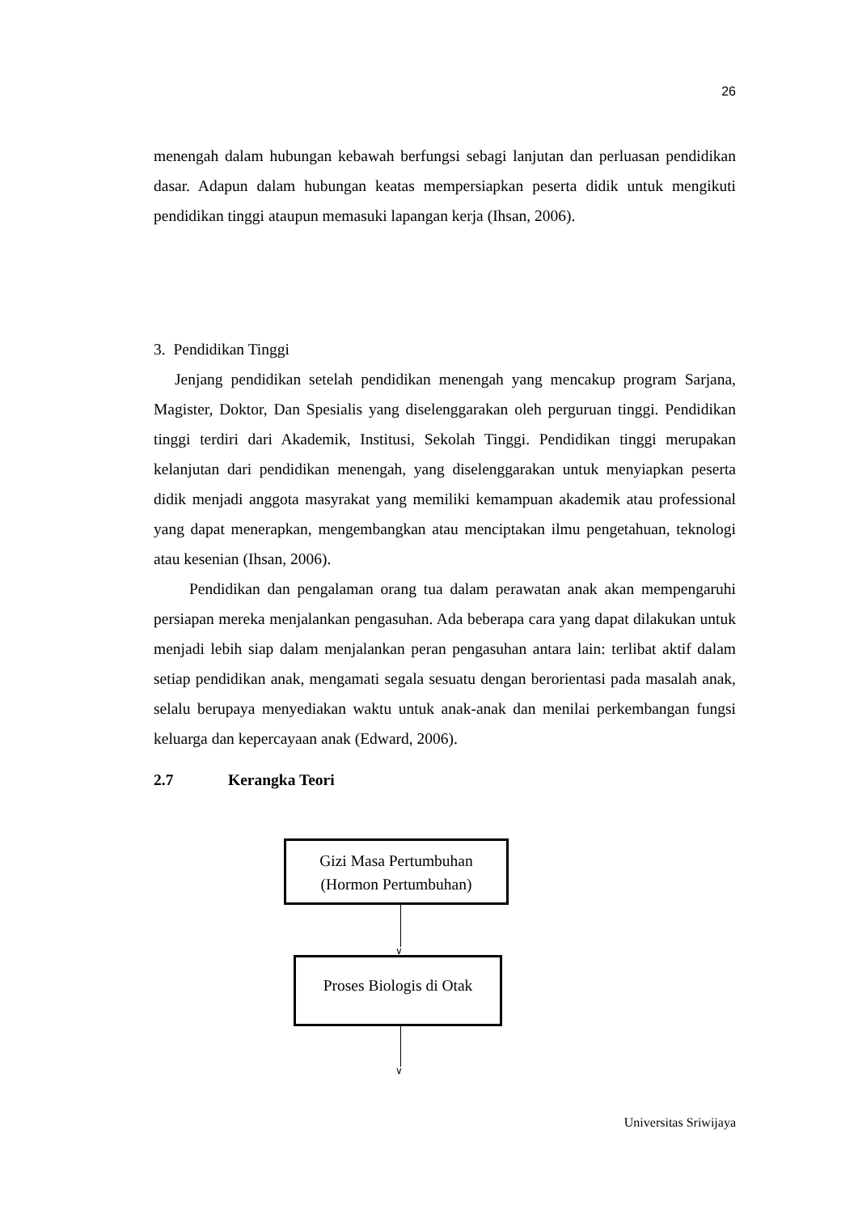26
menengah dalam hubungan kebawah berfungsi sebagi lanjutan dan perluasan pendidikan dasar. Adapun dalam hubungan keatas mempersiapkan peserta didik untuk mengikuti pendidikan tinggi ataupun memasuki lapangan kerja (Ihsan, 2006).
3. Pendidikan Tinggi
Jenjang pendidikan setelah pendidikan menengah yang mencakup program Sarjana, Magister, Doktor, Dan Spesialis yang diselenggarakan oleh perguruan tinggi. Pendidikan tinggi terdiri dari Akademik, Institusi, Sekolah Tinggi. Pendidikan tinggi merupakan kelanjutan dari pendidikan menengah, yang diselenggarakan untuk menyiapkan peserta didik menjadi anggota masyrakat yang memiliki kemampuan akademik atau professional yang dapat menerapkan, mengembangkan atau menciptakan ilmu pengetahuan, teknologi atau kesenian (Ihsan, 2006).
Pendidikan dan pengalaman orang tua dalam perawatan anak akan mempengaruhi persiapan mereka menjalankan pengasuhan. Ada beberapa cara yang dapat dilakukan untuk menjadi lebih siap dalam menjalankan peran pengasuhan antara lain: terlibat aktif dalam setiap pendidikan anak, mengamati segala sesuatu dengan berorientasi pada masalah anak, selalu berupaya menyediakan waktu untuk anak-anak dan menilai perkembangan fungsi keluarga dan kepercayaan anak (Edward, 2006).
2.7 Kerangka Teori
Gizi Masa Pertumbuhan
(Hormon Pertumbuhan)
∨
Proses Biologis di Otak
∨
Universitas Sriwijaya